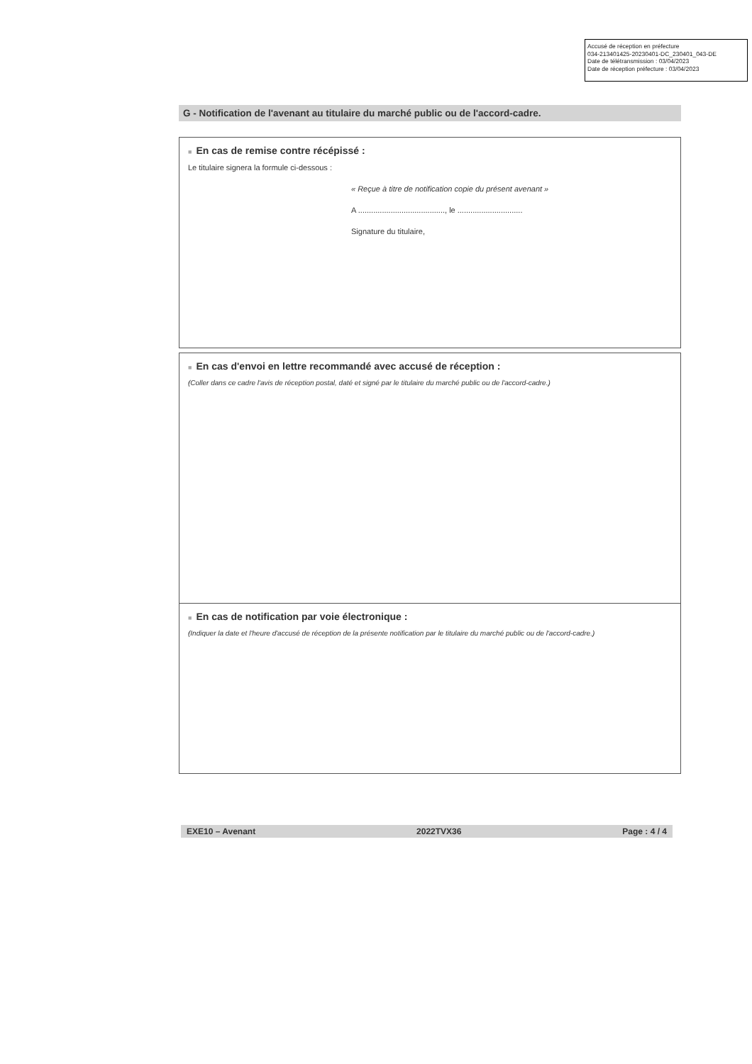Accusé de réception en préfecture
034-213401425-20230401-DC_230401_043-DE
Date de télétransmission : 03/04/2023
Date de réception préfecture : 03/04/2023
G - Notification de l'avenant au titulaire du marché public ou de l'accord-cadre.
■ En cas de remise contre récépissé :
Le titulaire signera la formule ci-dessous :
« Reçue à titre de notification copie du présent avenant »
A ........................................, le ..............................
Signature du titulaire,
■ En cas d'envoi en lettre recommandé avec accusé de réception :
(Coller dans ce cadre l'avis de réception postal, daté et signé par le titulaire du marché public ou de l'accord-cadre.)
■ En cas de notification par voie électronique :
(Indiquer la date et l'heure d'accusé de réception de la présente notification par le titulaire du marché public ou de l'accord-cadre.)
EXE10 – Avenant 2022TVX36 Page : 4 / 4